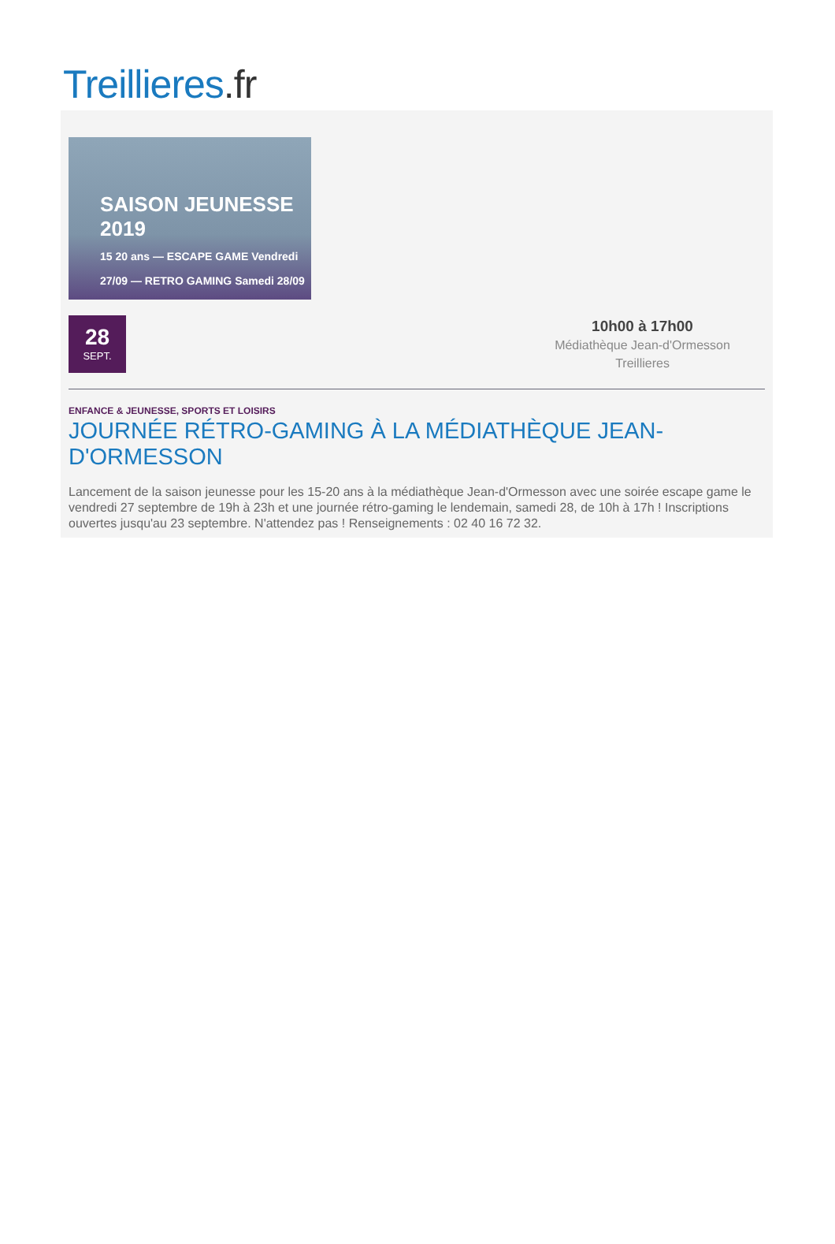Treillieres.fr
SAISON JEUNESSE 2019
15 20 ans — ESCAPE GAME Vendredi 27/09 — RETRO GAMING Samedi 28/09
28
SEPT.
10h00 à 17h00
Médiathèque Jean-d'Ormesson
Treillieres
ENFANCE & JEUNESSE, SPORTS ET LOISIRS
JOURNÉE RÉTRO-GAMING À LA MÉDIATHÈQUE JEAN-D'ORMESSON
Lancement de la saison jeunesse pour les 15-20 ans à la médiathèque Jean-d'Ormesson avec une soirée escape game le vendredi 27 septembre de 19h à 23h et une journée rétro-gaming le lendemain, samedi 28, de 10h à 17h ! Inscriptions ouvertes jusqu'au 23 septembre. N'attendez pas ! Renseignements : 02 40 16 72 32.